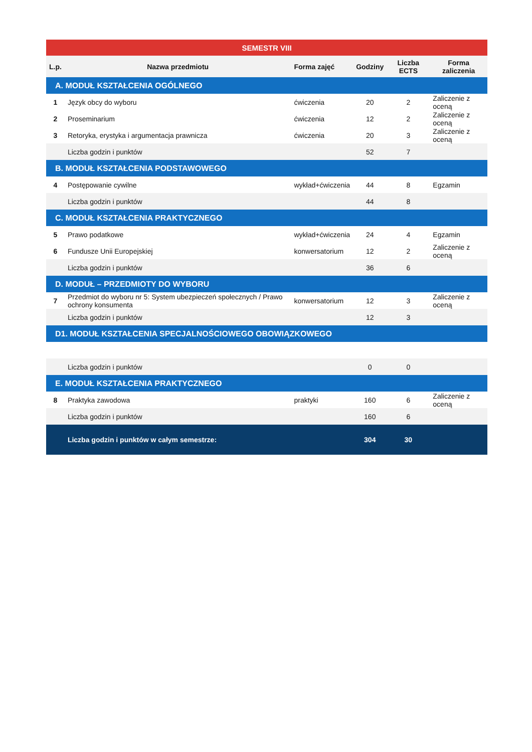| SEMESTR VIII | | | | | |
| L.p. | Nazwa przedmiotu | Forma zajęć | Godziny | Liczba ECTS | Forma zaliczenia |
| A. MODUŁ KSZTAŁCENIA OGÓLNEGO | | | | | |
| 1 | Język obcy do wyboru | ćwiczenia | 20 | 2 | Zaliczenie z oceną |
| 2 | Proseminarium | ćwiczenia | 12 | 2 | Zaliczenie z oceną |
| 3 | Retoryka, erystyka i argumentacja prawnicza | ćwiczenia | 20 | 3 | Zaliczenie z oceną |
| | Liczba godzin i punktów | | 52 | 7 | |
| B. MODUŁ KSZTAŁCENIA PODSTAWOWEGO | | | | | |
| 4 | Postępowanie cywilne | wykład+ćwiczenia | 44 | 8 | Egzamin |
| | Liczba godzin i punktów | | 44 | 8 | |
| C. MODUŁ KSZTAŁCENIA PRAKTYCZNEGO | | | | | |
| 5 | Prawo podatkowe | wykład+ćwiczenia | 24 | 4 | Egzamin |
| 6 | Fundusze Unii Europejskiej | konwersatorium | 12 | 2 | Zaliczenie z oceną |
| | Liczba godzin i punktów | | 36 | 6 | |
| D. MODUŁ – PRZEDMIOTY DO WYBORU | | | | | |
| 7 | Przedmiot do wyboru nr 5: System ubezpieczeń społecznych / Prawo ochrony konsumenta | konwersatorium | 12 | 3 | Zaliczenie z oceną |
| | Liczba godzin i punktów | | 12 | 3 | |
| D1. MODUŁ KSZTAŁCENIA SPECJALNOŚCIOWEGO OBOWIĄZKOWEGO | | | | | |
| | Liczba godzin i punktów | | 0 | 0 | |
| E. MODUŁ KSZTAŁCENIA PRAKTYCZNEGO | | | | | |
| 8 | Praktyka zawodowa | praktyki | 160 | 6 | Zaliczenie z oceną |
| | Liczba godzin i punktów | | 160 | 6 | |
| | Liczba godzin i punktów w całym semestrze: | | 304 | 30 | |